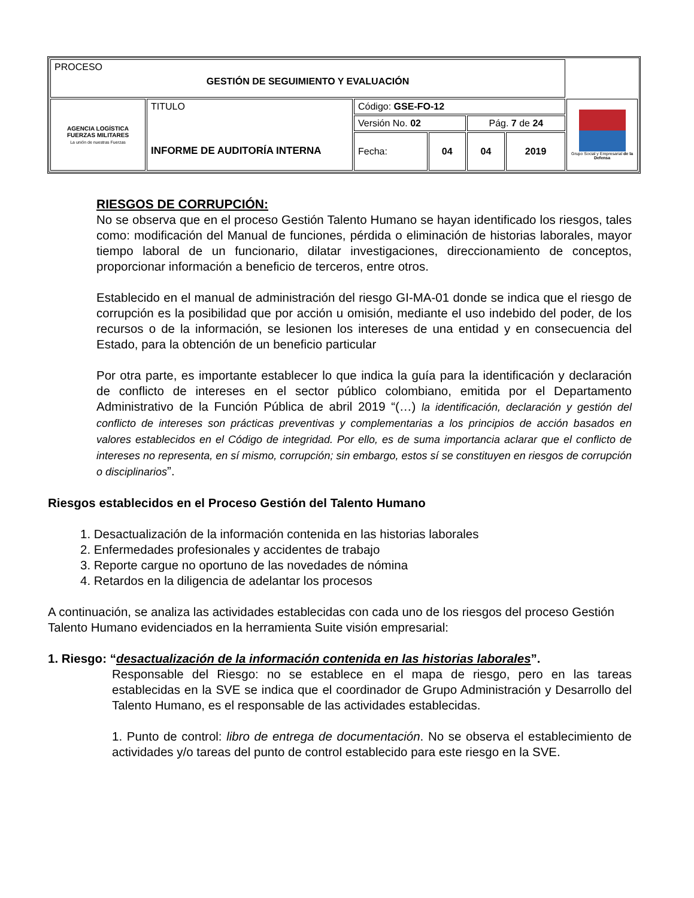| PROCESO GESTIÓN DE SEGUIMIENTO Y EVALUACIÓN | | | | | | |
| AGENCIA LOGÍSTICA FUERZAS MILITARES La unión de nuestras Fuerzas | TITULO INFORME DE AUDITORÍA INTERNA | Código: GSE-FO-12 | | | | Grupo Social y Empresarial de la Defensa |
| | | Versión No. 02 | | Pág. 7 de 24 | | |
| | | Fecha: | 04 | 04 | 2019 | |
RIESGOS DE CORRUPCIÓN:
No se observa que en el proceso Gestión Talento Humano se hayan identificado los riesgos, tales como: modificación del Manual de funciones, pérdida o eliminación de historias laborales, mayor tiempo laboral de un funcionario, dilatar investigaciones, direccionamiento de conceptos, proporcionar información a beneficio de terceros, entre otros.
Establecido en el manual de administración del riesgo GI-MA-01 donde se indica que el riesgo de corrupción es la posibilidad que por acción u omisión, mediante el uso indebido del poder, de los recursos o de la información, se lesionen los intereses de una entidad y en consecuencia del Estado, para la obtención de un beneficio particular
Por otra parte, es importante establecer lo que indica la guía para la identificación y declaración de conflicto de intereses en el sector público colombiano, emitida por el Departamento Administrativo de la Función Pública de abril 2019 “(…) la identificación, declaración y gestión del conflicto de intereses son prácticas preventivas y complementarias a los principios de acción basados en valores establecidos en el Código de integridad. Por ello, es de suma importancia aclarar que el conflicto de intereses no representa, en sí mismo, corrupción; sin embargo, estos sí se constituyen en riesgos de corrupción o disciplinarios”.
Riesgos establecidos en el Proceso Gestión del Talento Humano
1. Desactualización de la información contenida en las historias laborales
2. Enfermedades profesionales y accidentes de trabajo
3. Reporte cargue no oportuno de las novedades de nómina
4. Retardos en la diligencia de adelantar los procesos
A continuación, se analiza las actividades establecidas con cada uno de los riesgos del proceso Gestión Talento Humano evidenciados en la herramienta Suite visión empresarial:
1. Riesgo: “desactualización de la información contenida en las historias laborales”.
Responsable del Riesgo: no se establece en el mapa de riesgo, pero en las tareas establecidas en la SVE se indica que el coordinador de Grupo Administración y Desarrollo del Talento Humano, es el responsable de las actividades establecidas.
1. Punto de control: libro de entrega de documentación. No se observa el establecimiento de actividades y/o tareas del punto de control establecido para este riesgo en la SVE.